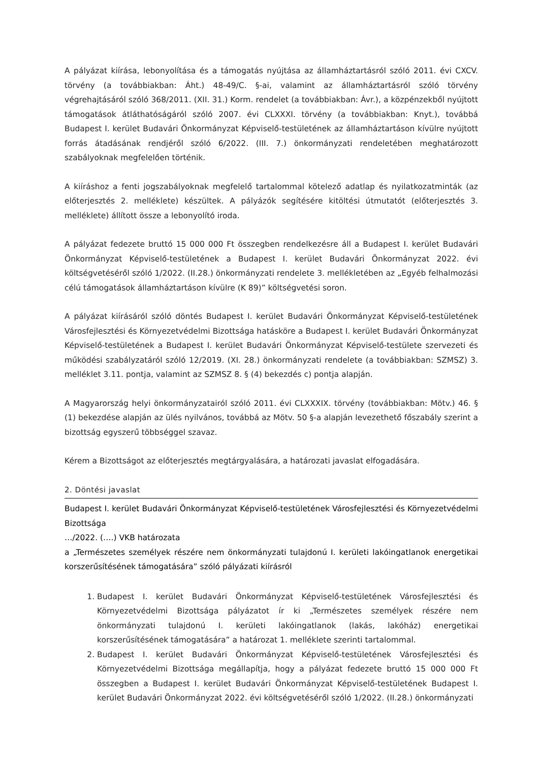A pályázat kiírása, lebonyolítása és a támogatás nyújtása az államháztartásról szóló 2011. évi CXCV. törvény (a továbbiakban: Áht.) 48-49/C. §-ai, valamint az államháztartásról szóló törvény végrehajtásáról szóló 368/2011. (XII. 31.) Korm. rendelet (a továbbiakban: Ávr.), a közpénzekből nyújtott támogatások átláthatóságáról szóló 2007. évi CLXXXI. törvény (a továbbiakban: Knyt.), továbbá Budapest I. kerület Budavári Önkormányzat Képviselő-testületének az államháztartáson kívülre nyújtott forrás átadásának rendjéről szóló 6/2022. (III. 7.) önkormányzati rendeletében meghatározott szabályoknak megfelelően történik.
A kiíráshoz a fenti jogszabályoknak megfelelő tartalommal kötelező adatlap és nyilatkozatminták (az előterjesztés 2. melléklete) készültek. A pályázók segítésére kitöltési útmutatót (előterjesztés 3. melléklete) állított össze a lebonyolító iroda.
A pályázat fedezete bruttó 15 000 000 Ft összegben rendelkezésre áll a Budapest I. kerület Budavári Önkormányzat Képviselő-testületének a Budapest I. kerület Budavári Önkormányzat 2022. évi költségvetéséről szóló 1/2022. (II.28.) önkormányzati rendelete 3. mellékletében az „Egyéb felhalmozási célú támogatások államháztartáson kívülre (K 89)” költségvetési soron.
A pályázat kiírásáról szóló döntés Budapest I. kerület Budavári Önkormányzat Képviselő-testületének Városfejlesztési és Környezetvédelmi Bizottsága hatásköre a Budapest I. kerület Budavári Önkormányzat Képviselő-testületének a Budapest I. kerület Budavári Önkormányzat Képviselő-testülete szervezeti és működési szabályzatáról szóló 12/2019. (XI. 28.) önkormányzati rendelete (a továbbiakban: SZMSZ) 3. melléklet 3.11. pontja, valamint az SZMSZ 8. § (4) bekezdés c) pontja alapján.
A Magyarország helyi önkormányzatairól szóló 2011. évi CLXXXIX. törvény (továbbiakban: Mötv.) 46. § (1) bekezdése alapján az ülés nyilvános, továbbá az Mötv. 50 §-a alapján levezethető főszabály szerint a bizottság egyszerű többséggel szavaz.
Kérem a Bizottságot az előterjesztés megtárgyalására, a határozati javaslat elfogadására.
2. Döntési javaslat
Budapest I. kerület Budavári Önkormányzat Képviselő-testületének Városfejlesztési és Környezetvédelmi Bizottsága
…/2022. (….) VKB határozata
a „Természetes személyek részére nem önkormányzati tulajdonú I. kerületi lakóingatlanok energetikai korszerűsítésének támogatására” szóló pályázati kiírásról
1. Budapest I. kerület Budavári Önkormányzat Képviselő-testületének Városfejlesztési és Környezetvédelmi Bizottsága pályázatot ír ki „Természetes személyek részére nem önkormányzati tulajdonú I. kerületi lakóingatlanok (lakás, lakóház) energetikai korszerűsítésének támogatására” a határozat 1. melléklete szerinti tartalommal.
2. Budapest I. kerület Budavári Önkormányzat Képviselő-testületének Városfejlesztési és Környezetvédelmi Bizottsága megállapítja, hogy a pályázat fedezete bruttó 15 000 000 Ft összegben a Budapest I. kerület Budavári Önkormányzat Képviselő-testületének Budapest I. kerület Budavári Önkormányzat 2022. évi költségvetéséről szóló 1/2022. (II.28.) önkormányzati